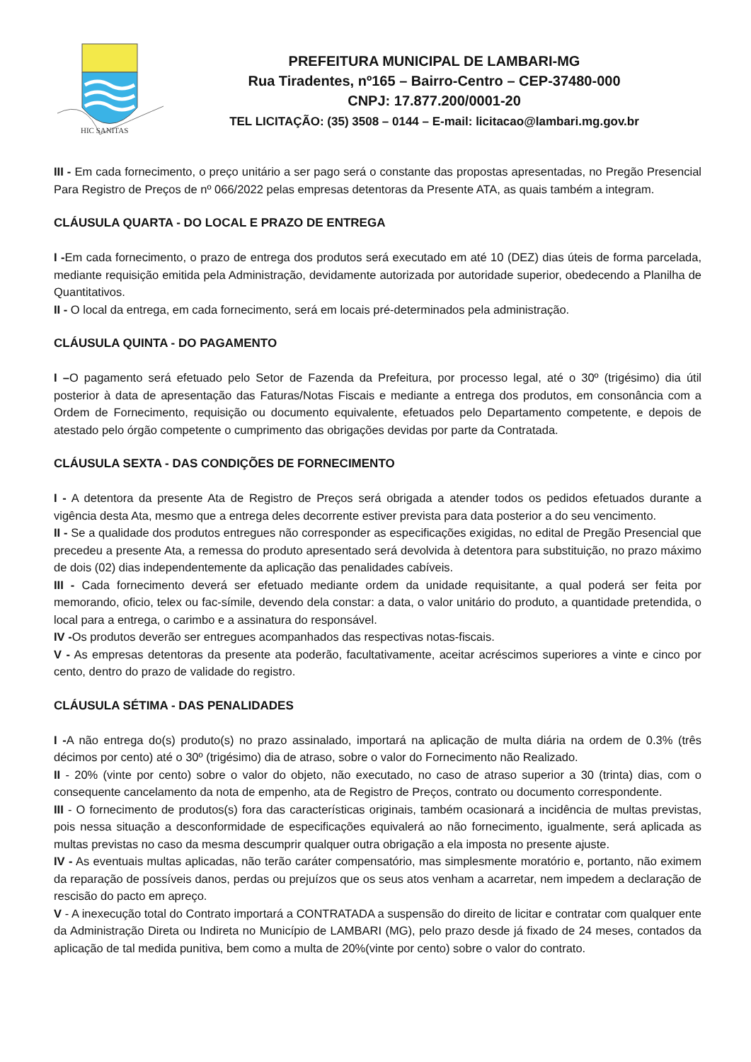HIC SANITAS
PREFEITURA MUNICIPAL DE LAMBARI-MG
Rua Tiradentes, nº165 – Bairro-Centro – CEP-37480-000
CNPJ: 17.877.200/0001-20
TEL LICITAÇÃO: (35) 3508 – 0144 – E-mail: licitacao@lambari.mg.gov.br
III - Em cada fornecimento, o preço unitário a ser pago será o constante das propostas apresentadas, no Pregão Presencial Para Registro de Preços de nº 066/2022 pelas empresas detentoras da Presente ATA, as quais também a integram.
CLÁUSULA QUARTA - DO LOCAL E PRAZO DE ENTREGA
I -Em cada fornecimento, o prazo de entrega dos produtos será executado em até 10 (DEZ) dias úteis de forma parcelada, mediante requisição emitida pela Administração, devidamente autorizada por autoridade superior, obedecendo a Planilha de Quantitativos.
II - O local da entrega, em cada fornecimento, será em locais pré-determinados pela administração.
CLÁUSULA QUINTA - DO PAGAMENTO
I –O pagamento será efetuado pelo Setor de Fazenda da Prefeitura, por processo legal, até o 30º (trigésimo) dia útil posterior à data de apresentação das Faturas/Notas Fiscais e mediante a entrega dos produtos, em consonância com a Ordem de Fornecimento, requisição ou documento equivalente, efetuados pelo Departamento competente, e depois de atestado pelo órgão competente o cumprimento das obrigações devidas por parte da Contratada.
CLÁUSULA SEXTA - DAS CONDIÇÕES DE FORNECIMENTO
I - A detentora da presente Ata de Registro de Preços será obrigada a atender todos os pedidos efetuados durante a vigência desta Ata, mesmo que a entrega deles decorrente estiver prevista para data posterior a do seu vencimento.
II - Se a qualidade dos produtos entregues não corresponder as especificações exigidas, no edital de Pregão Presencial que precedeu a presente Ata, a remessa do produto apresentado será devolvida à detentora para substituição, no prazo máximo de dois (02) dias independentemente da aplicação das penalidades cabíveis.
III - Cada fornecimento deverá ser efetuado mediante ordem da unidade requisitante, a qual poderá ser feita por memorando, oficio, telex ou fac-símile, devendo dela constar: a data, o valor unitário do produto, a quantidade pretendida, o local para a entrega, o carimbo e a assinatura do responsável.
IV -Os produtos deverão ser entregues acompanhados das respectivas notas-fiscais.
V - As empresas detentoras da presente ata poderão, facultativamente, aceitar acréscimos superiores a vinte e cinco por cento, dentro do prazo de validade do registro.
CLÁUSULA SÉTIMA - DAS PENALIDADES
I -A não entrega do(s) produto(s) no prazo assinalado, importará na aplicação de multa diária na ordem de 0.3% (três décimos por cento) até o 30º (trigésimo) dia de atraso, sobre o valor do Fornecimento não Realizado.
II - 20% (vinte por cento) sobre o valor do objeto, não executado, no caso de atraso superior a 30 (trinta) dias, com o consequente cancelamento da nota de empenho, ata de Registro de Preços, contrato ou documento correspondente.
III - O fornecimento de produtos(s) fora das características originais, também ocasionará a incidência de multas previstas, pois nessa situação a desconformidade de especificações equivalerá ao não fornecimento, igualmente, será aplicada as multas previstas no caso da mesma descumprir qualquer outra obrigação a ela imposta no presente ajuste.
IV - As eventuais multas aplicadas, não terão caráter compensatório, mas simplesmente moratório e, portanto, não eximem da reparação de possíveis danos, perdas ou prejuízos que os seus atos venham a acarretar, nem impedem a declaração de rescisão do pacto em apreço.
V - A inexecução total do Contrato importará a CONTRATADA a suspensão do direito de licitar e contratar com qualquer ente da Administração Direta ou Indireta no Município de LAMBARI (MG), pelo prazo desde já fixado de 24 meses, contados da aplicação de tal medida punitiva, bem como a multa de 20%(vinte por cento) sobre o valor do contrato.